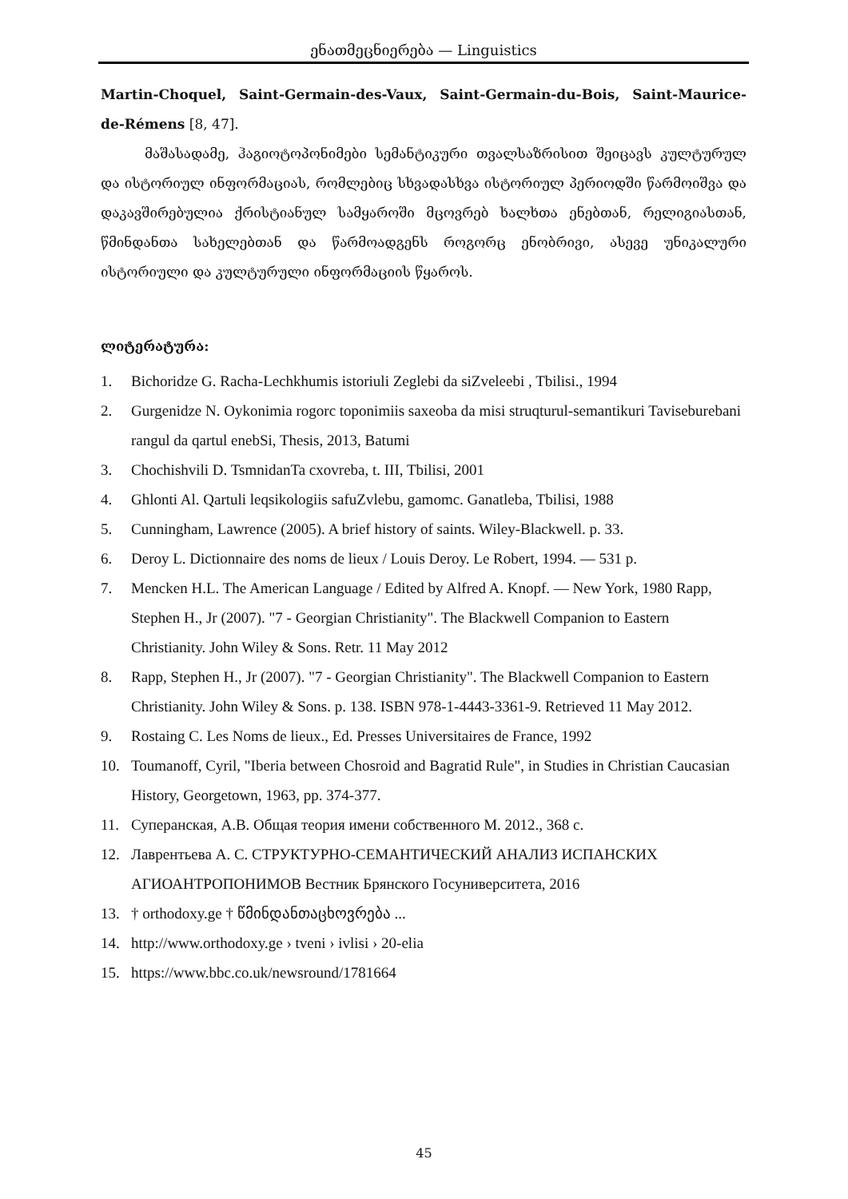ენათმეცნიერება — Linguistics
Martin-Choquel, Saint-Germain-des-Vaux, Saint-Germain-du-Bois, Saint-Maurice-de-Rémens [8, 47].
მაშასადამე, ჰაგიოტოპონიმები სემანტიკური თვალსაზრისით შეიცავს კულტურულ და ისტორიულ ინფორმაციას, რომლებიც სხვადასხვა ისტორიულ პერიოდში წარმოიშვა და დაკავშირებულია ქრისტიანულ სამყაროში მცოვრებ ხალხთა ენებთან, რელიგიასთან, წმინდანთა სახელებთან და წარმოადგენს როგორც ენობრივი, ასევე უნიკალური ისტორიული და კულტურული ინფორმაციის წყაროს.
ლიტერატურა:
1. Bichoridze G. Racha-Lechkhumis istoriuli Zeglebi da siZveleebi , Tbilisi., 1994
2. Gurgenidze N. Oykonimia rogorc toponimiis saxeoba da misi struqturul-semantikuri Taviseburebani rangul da qartul enebSi, Thesis, 2013, Batumi
3. Chochishvili D. TsmnidanTa cxovreba, t. III, Tbilisi, 2001
4. Ghlonti Al. Qartuli leqsikologiis safuZvlebu, gamomc. Ganatleba, Tbilisi, 1988
5. Cunningham, Lawrence (2005). A brief history of saints. Wiley-Blackwell. p. 33.
6. Deroy L. Dictionnaire des noms de lieux / Louis Deroy. Le Robert, 1994. — 531 p.
7. Mencken H.L. The American Language / Edited by Alfred A. Knopf. — New York, 1980 Rapp, Stephen H., Jr (2007). "7 - Georgian Christianity". The Blackwell Companion to Eastern Christianity. John Wiley & Sons. Retr. 11 May 2012
8. Rapp, Stephen H., Jr (2007). "7 - Georgian Christianity". The Blackwell Companion to Eastern Christianity. John Wiley & Sons. p. 138. ISBN 978-1-4443-3361-9. Retrieved 11 May 2012.
9. Rostaing C. Les Noms de lieux., Ed. Presses Universitaires de France, 1992
10. Toumanoff, Cyril, "Iberia between Chosroid and Bagratid Rule", in Studies in Christian Caucasian History, Georgetown, 1963, pp. 374-377.
11. Суперанская, А.В. Общая теория имени собственного М. 2012., 368 с.
12. Лаврентьева А. С. СТРУКТУРНО-СЕМАНТИЧЕСКИЙ АНАЛИЗ ИСПАНСКИХ АГИОАНТРОПОНИМОВ Вестник Брянского Госуниверситета, 2016
13. † orthodoxy.ge † წმინდანთაცხოვრება ...
14. http://www.orthodoxy.ge › tveni › ivlisi › 20-elia
15. https://www.bbc.co.uk/newsround/1781664
45